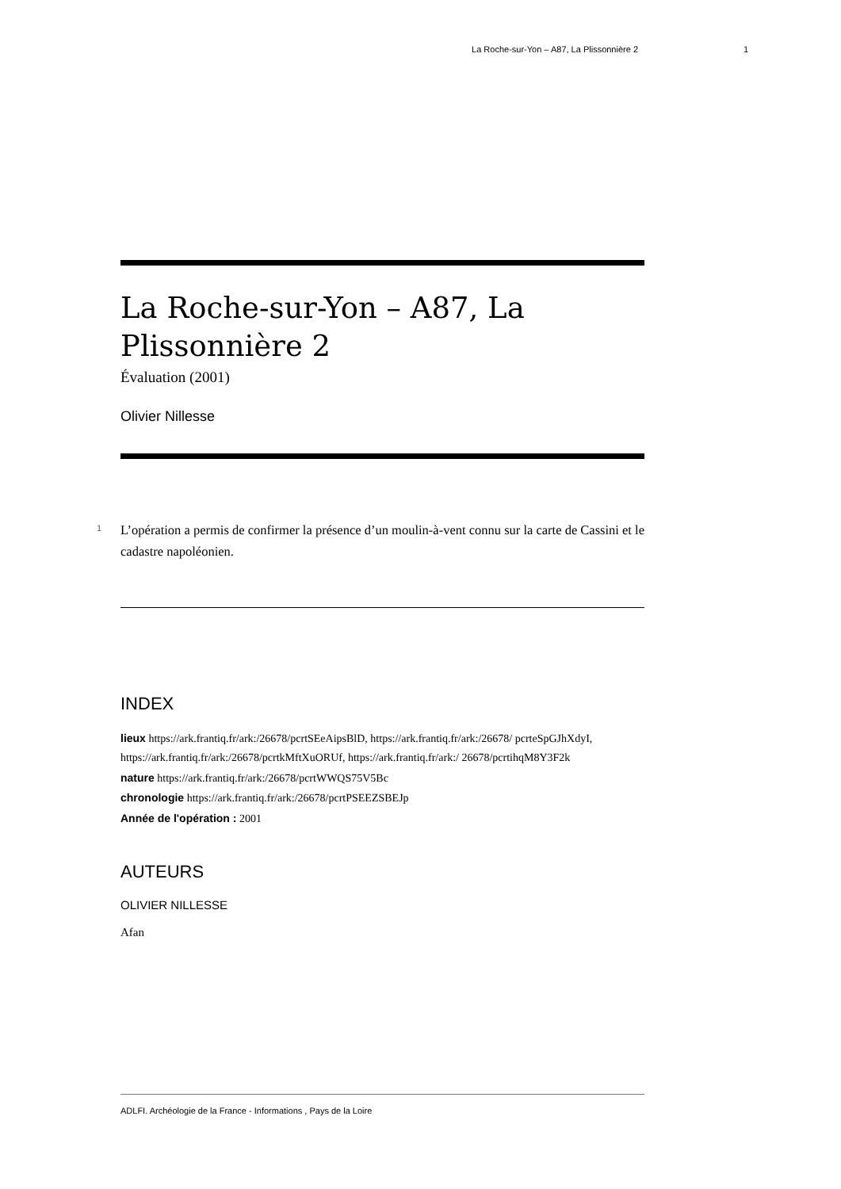La Roche-sur-Yon – A87, La Plissonnière 2 1
La Roche-sur-Yon – A87, La Plissonnière 2
Évaluation (2001)
Olivier Nillesse
1
L’opération a permis de confirmer la présence d’un moulin-à-vent connu sur la carte de Cassini et le cadastre napoléonien.
INDEX
lieux https://ark.frantiq.fr/ark:/26678/pcrtSEeAipsBlD, https://ark.frantiq.fr/ark:/26678/ pcrteSpGJhXdyI, https://ark.frantiq.fr/ark:/26678/pcrtkMftXuORUf, https://ark.frantiq.fr/ark:/ 26678/pcrtihqM8Y3F2k
nature https://ark.frantiq.fr/ark:/26678/pcrtWWQS75V5Bc
chronologie https://ark.frantiq.fr/ark:/26678/pcrtPSEEZSBEJp
Année de l'opération : 2001
AUTEURS
OLIVIER NILLESSE
Afan
ADLFI. Archéologie de la France - Informations , Pays de la Loire